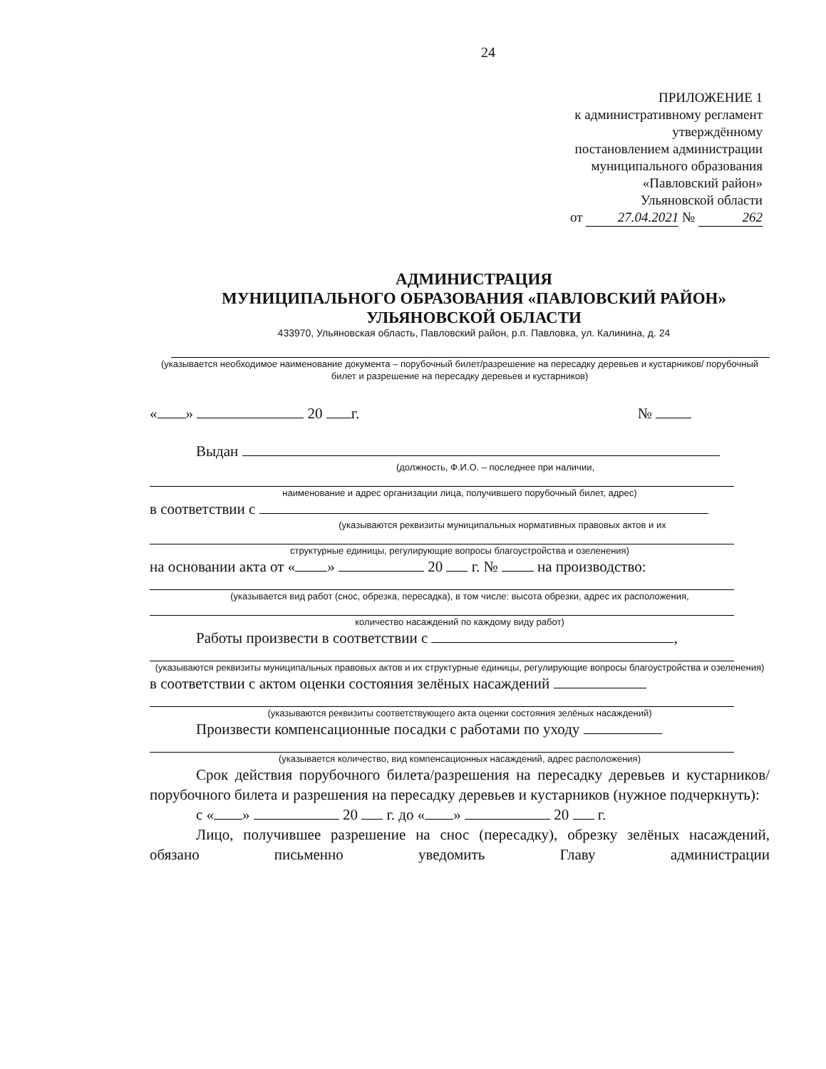24
ПРИЛОЖЕНИЕ 1
к административному регламент
утверждённому
постановлением администрации
муниципального образования
«Павловский район»
Ульяновской области
от 27.04.2021 № 262
АДМИНИСТРАЦИЯ
МУНИЦИПАЛЬНОГО ОБРАЗОВАНИЯ «ПАВЛОВСКИЙ РАЙОН»
УЛЬЯНОВСКОЙ ОБЛАСТИ
433970, Ульяновская область, Павловский район, р.п. Павловка, ул. Калинина, д. 24
(указывается необходимое наименование документа – порубочный билет/разрешение на пересадку деревьев и кустарников/ порубочный билет и разрешение на пересадку деревьев и кустарников)
« » 20 г. №
Выдан
(должность, Ф.И.О. – последнее при наличии,
наименование и адрес организации лица, получившего порубочный билет, адрес)
в соответствии с
(указываются реквизиты муниципальных нормативных правовых актов и их
структурные единицы, регулирующие вопросы благоустройства и озеленения)
на основании акта от « » 20 г. № на производство:
(указывается вид работ (снос, обрезка, пересадка), в том числе: высота обрезки, адрес их расположения,
количество насаждений по каждому виду работ)
Работы произвести в соответствии с ,
(указываются реквизиты муниципальных правовых актов и их структурные единицы, регулирующие вопросы благоустройства и озеленения)
в соответствии с актом оценки состояния зелёных насаждений
(указываются реквизиты соответствующего акта оценки состояния зелёных насаждений)
Произвести компенсационные посадки с работами по уходу
(указывается количество, вид компенсационных насаждений, адрес расположения)
Срок действия порубочного билета/разрешения на пересадку деревьев и кустарников/ порубочного билета и разрешения на пересадку деревьев и кустарников (нужное подчеркнуть):
с « » 20 г. до « » 20 г.
Лицо, получившее разрешение на снос (пересадку), обрезку зелёных насаждений, обязано письменно уведомить Главу администрации